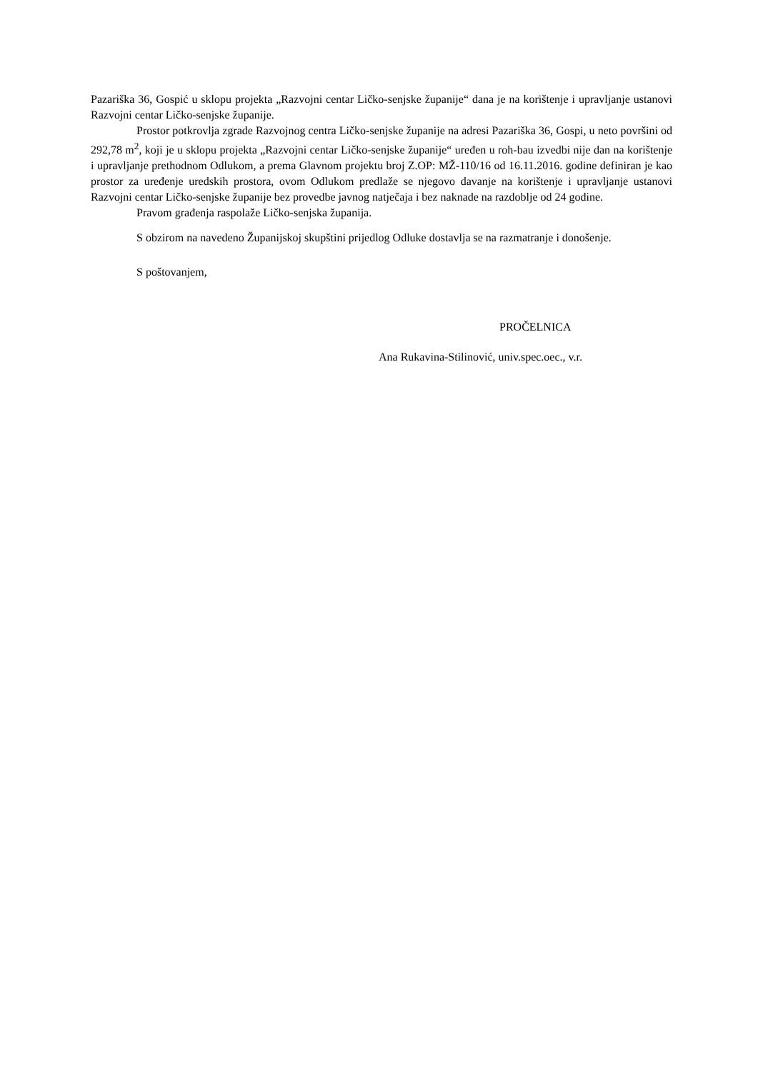Pazariška 36, Gospić u sklopu projekta „Razvojni centar Ličko-senjske županije“ dana je na korištenje i upravljanje ustanovi Razvojni centar Ličko-senjske županije.
Prostor potkrovlja zgrade Razvojnog centra Ličko-senjske županije na adresi Pazariška 36, Gospi, u neto površini od 292,78 m<sup>2</sup>, koji je u sklopu projekta „Razvojni centar Ličko-senjske županije“ uređen u roh-bau izvedbi nije dan na korištenje i upravljanje prethodnom Odlukom, a prema Glavnom projektu broj Z.OP: MŽ-110/16 od 16.11.2016. godine definiran je kao prostor za uređenje uredskih prostora, ovom Odlukom predlaže se njegovo davanje na korištenje i upravljanje ustanovi Razvojni centar Ličko-senjske županije bez provedbe javnog natječaja i bez naknade na razdoblje od 24 godine.
Pravom građenja raspolaže Ličko-senjska županija.
S obzirom na navedeno Županijskoj skupštini prijedlog Odluke dostavlja se na razmatranje i donošenje.
S poštovanjem,
PROČELNICA
Ana Rukavina-Stilinović, univ.spec.oec., v.r.